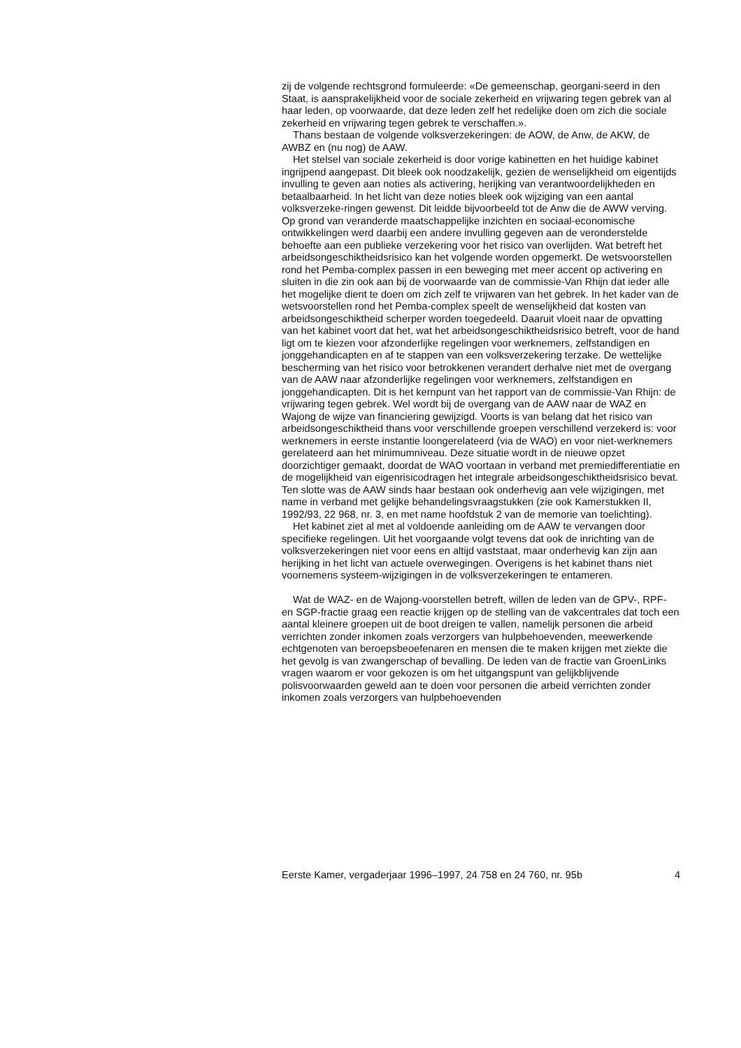zij de volgende rechtsgrond formuleerde: «De gemeenschap, georgani-seerd in den Staat, is aansprakelijkheid voor de sociale zekerheid en vrijwaring tegen gebrek van al haar leden, op voorwaarde, dat deze leden zelf het redelijke doen om zich die sociale zekerheid en vrijwaring tegen gebrek te verschaffen.».
Thans bestaan de volgende volksverzekeringen: de AOW, de Anw, de AKW, de AWBZ en (nu nog) de AAW.
Het stelsel van sociale zekerheid is door vorige kabinetten en het huidige kabinet ingrijpend aangepast. Dit bleek ook noodzakelijk, gezien de wenselijkheid om eigentijds invulling te geven aan noties als activering, herijking van verantwoordelijkheden en betaalbaarheid. In het licht van deze noties bleek ook wijziging van een aantal volksverzeke-ringen gewenst. Dit leidde bijvoorbeeld tot de Anw die de AWW verving. Op grond van veranderde maatschappelijke inzichten en sociaal-economische ontwikkelingen werd daarbij een andere invulling gegeven aan de veronderstelde behoefte aan een publieke verzekering voor het risico van overlijden. Wat betreft het arbeidsongeschiktheidsrisico kan het volgende worden opgemerkt. De wetsvoorstellen rond het Pemba-complex passen in een beweging met meer accent op activering en sluiten in die zin ook aan bij de voorwaarde van de commissie-Van Rhijn dat ieder alle het mogelijke dient te doen om zich zelf te vrijwaren van het gebrek. In het kader van de wetsvoorstellen rond het Pemba-complex speelt de wenselijkheid dat kosten van arbeidsongeschiktheid scherper worden toegedeeld. Daaruit vloeit naar de opvatting van het kabinet voort dat het, wat het arbeidsongeschiktheidsrisico betreft, voor de hand ligt om te kiezen voor afzonderlijke regelingen voor werknemers, zelfstandigen en jonggehandicapten en af te stappen van een volksverzekering terzake. De wettelijke bescherming van het risico voor betrokkenen verandert derhalve niet met de overgang van de AAW naar afzonderlijke regelingen voor werknemers, zelfstandigen en jonggehandicapten. Dit is het kernpunt van het rapport van de commissie-Van Rhijn: de vrijwaring tegen gebrek. Wel wordt bij de overgang van de AAW naar de WAZ en Wajong de wijze van financiering gewijzigd. Voorts is van belang dat het risico van arbeidsongeschiktheid thans voor verschillende groepen verschillend verzekerd is: voor werknemers in eerste instantie loongerelateerd (via de WAO) en voor niet-werknemers gerelateerd aan het minimumniveau. Deze situatie wordt in de nieuwe opzet doorzichtiger gemaakt, doordat de WAO voortaan in verband met premiedifferentiatie en de mogelijkheid van eigenrisicodragen het integrale arbeidsongeschiktheidsrisico bevat. Ten slotte was de AAW sinds haar bestaan ook onderhevig aan vele wijzigingen, met name in verband met gelijke behandelingsvraagstukken (zie ook Kamerstukken II, 1992/93, 22 968, nr. 3, en met name hoofdstuk 2 van de memorie van toelichting).
Het kabinet ziet al met al voldoende aanleiding om de AAW te vervangen door specifieke regelingen. Uit het voorgaande volgt tevens dat ook de inrichting van de volksverzekeringen niet voor eens en altijd vaststaat, maar onderhevig kan zijn aan herijking in het licht van actuele overwegingen. Overigens is het kabinet thans niet voornemens systeem-wijzigingen in de volksverzekeringen te entameren.
Wat de WAZ- en de Wajong-voorstellen betreft, willen de leden van de GPV-, RPF- en SGP-fractie graag een reactie krijgen op de stelling van de vakcentrales dat toch een aantal kleinere groepen uit de boot dreigen te vallen, namelijk personen die arbeid verrichten zonder inkomen zoals verzorgers van hulpbehoevenden, meewerkende echtgenoten van beroepsbeoefenaren en mensen die te maken krijgen met ziekte die het gevolg is van zwangerschap of bevalling. De leden van de fractie van GroenLinks vragen waarom er voor gekozen is om het uitgangspunt van gelijkblijvende polisvoorwaarden geweld aan te doen voor personen die arbeid verrichten zonder inkomen zoals verzorgers van hulpbehoevenden
Eerste Kamer, vergaderjaar 1996–1997, 24 758 en 24 760, nr. 95b 4